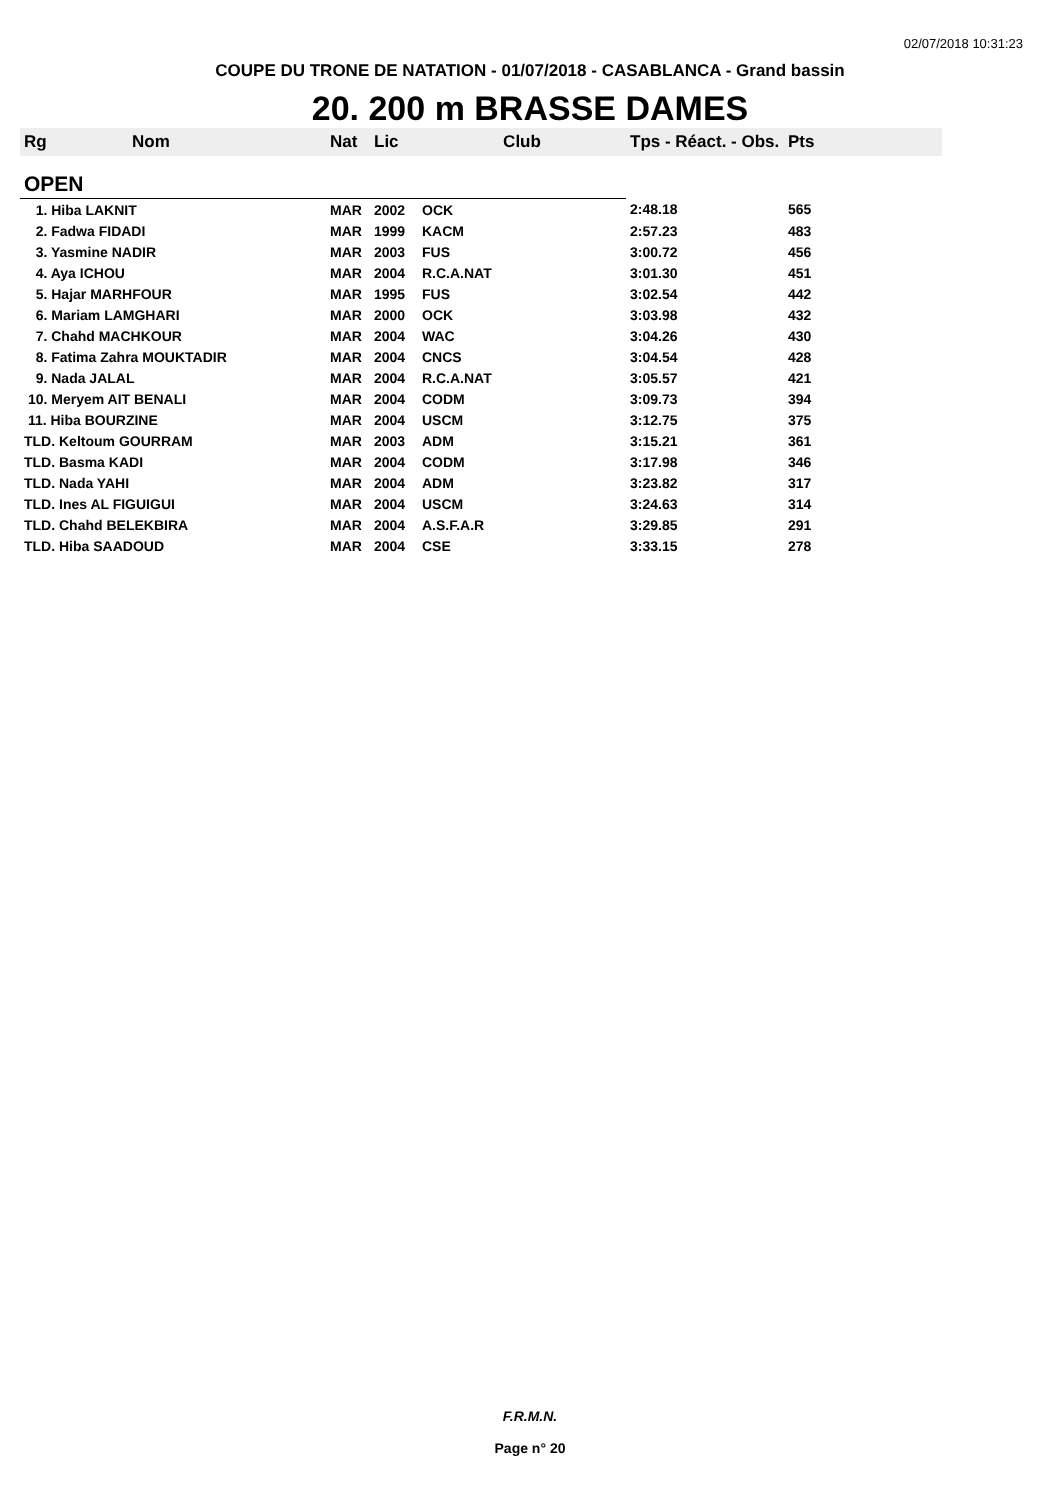02/07/2018 10:31:23
COUPE DU TRONE DE NATATION - 01/07/2018 - CASABLANCA - Grand bassin
20. 200 m BRASSE DAMES
| Rg | Nom | Nat | Lic | Club | Tps - Réact. - Obs. | Pts |
| --- | --- | --- | --- | --- | --- | --- |
| OPEN | | | | | | |
| 1. Hiba LAKNIT | | MAR | 2002 | OCK | 2:48.18 | 565 |
| 2. Fadwa FIDADI | | MAR | 1999 | KACM | 2:57.23 | 483 |
| 3. Yasmine NADIR | | MAR | 2003 | FUS | 3:00.72 | 456 |
| 4. Aya ICHOU | | MAR | 2004 | R.C.A.NAT | 3:01.30 | 451 |
| 5. Hajar MARHFOUR | | MAR | 1995 | FUS | 3:02.54 | 442 |
| 6. Mariam LAMGHARI | | MAR | 2000 | OCK | 3:03.98 | 432 |
| 7. Chahd MACHKOUR | | MAR | 2004 | WAC | 3:04.26 | 430 |
| 8. Fatima Zahra MOUKTADIR | | MAR | 2004 | CNCS | 3:04.54 | 428 |
| 9. Nada JALAL | | MAR | 2004 | R.C.A.NAT | 3:05.57 | 421 |
| 10. Meryem AIT BENALI | | MAR | 2004 | CODM | 3:09.73 | 394 |
| 11. Hiba BOURZINE | | MAR | 2004 | USCM | 3:12.75 | 375 |
| TLD. Keltoum GOURRAM | | MAR | 2003 | ADM | 3:15.21 | 361 |
| TLD. Basma KADI | | MAR | 2004 | CODM | 3:17.98 | 346 |
| TLD. Nada YAHI | | MAR | 2004 | ADM | 3:23.82 | 317 |
| TLD. Ines AL FIGUIGUI | | MAR | 2004 | USCM | 3:24.63 | 314 |
| TLD. Chahd BELEKBIRA | | MAR | 2004 | A.S.F.A.R | 3:29.85 | 291 |
| TLD. Hiba SAADOUD | | MAR | 2004 | CSE | 3:33.15 | 278 |
F.R.M.N.
Page n° 20